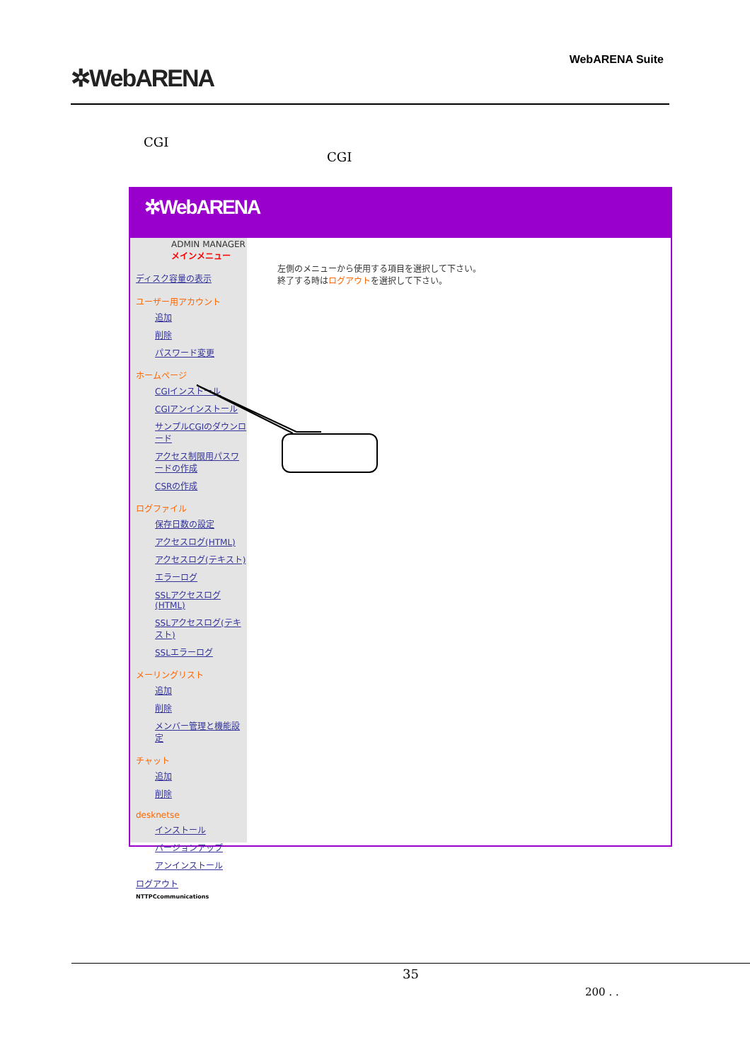✲WebARENA
WebARENA Suite
CGI
CGI
✲WebARENA
ADMIN MANAGERメインメニュー
ディスク容量の表示
ユーザー用アカウント
追加
削除
パスワード変更
ホームページ
CGIインストール
CGIアンインストール
サンプルCGIのダウンロード
アクセス制限用パスワードの作成
CSRの作成
ログファイル
保存日数の設定
アクセスログ(HTML)
アクセスログ(テキスト)
エラーログ
SSLアクセスログ(HTML)
SSLアクセスログ(テキスト)
SSLエラーログ
メーリングリスト
追加
削除
メンバー管理と機能設定
チャット
追加
削除
desknetse
インストール
バージョンアップ
アンインストール
ログアウト
NTTPCcommunications
左側のメニューから使用する項目を選択して下さい。
終了する時はログアウトを選択して下さい。
35
200 . .